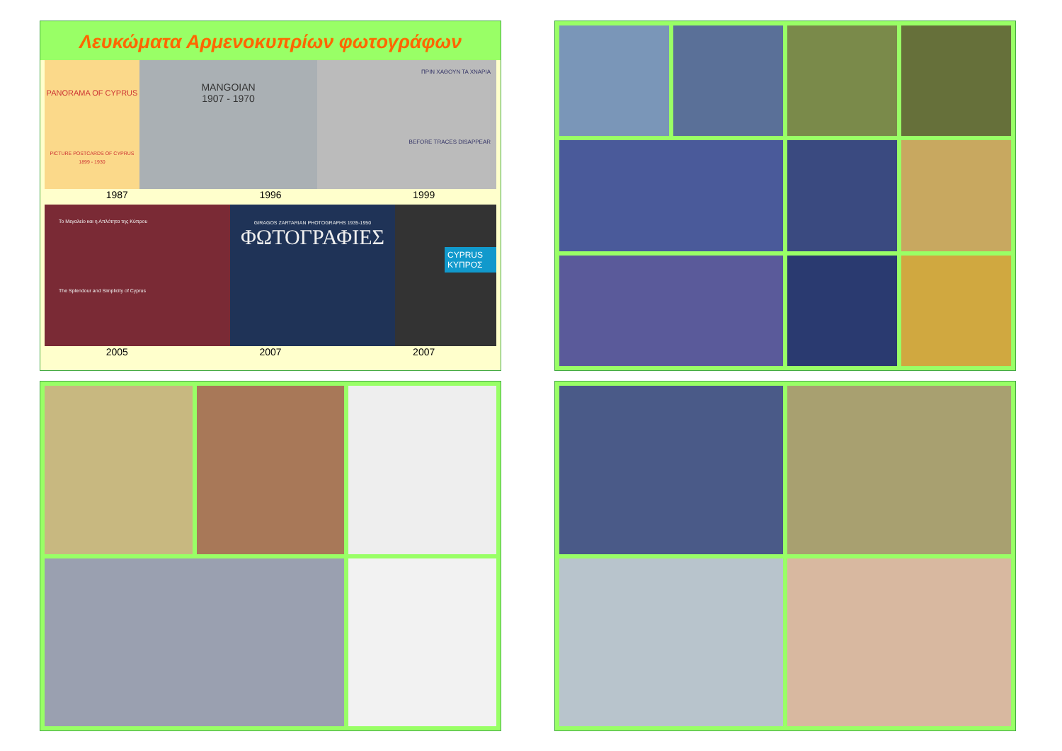Λευκώματα Αρμενοκυπρίων φωτογράφων
PANORAMA OF CYPRUS
PICTURE POSTCARDS OF CYPRUS 1899 - 1930
MANGOIAN
1907 - 1970
ΠΡΙΝ ΧΑΘΟΥΝ ΤΑ ΧΝΑΡΙΑ
BEFORE TRACES DISAPPEAR
1987 1996 1999
Το Μεγαλείο και η Απλότητα της Κύπρου
The Splendour and Simplicity of Cyprus
GIRAGOS ZARTARIAN PHOTOGRAPHS 1935-1950
ΦΩΤΟΓΡΑΦΙΕΣ
CYPRUS ΚΥΠΡΟΣ
2005 2007 2007